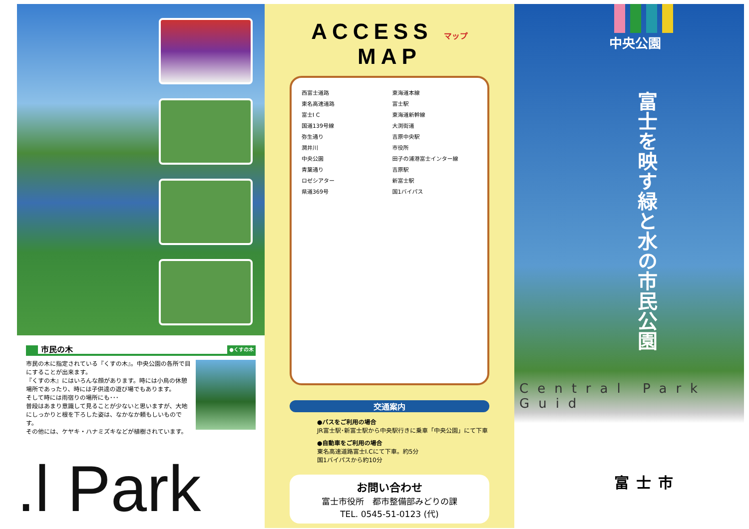市民の木 ●くすの木
市民の木に指定されている『くすの木』。中央公園の各所で目にすることが出来ます。
『くすの木』にはいろんな顔があります。時には小鳥の休憩場所であったり、時には子供達の遊び場でもあります。
そして時には雨宿りの場所にも･･･
普段はあまり意識して見ることが少ないと思いますが、大地にしっかりと根を下ろした姿は、なかなか頼もしいものです。
その他には、ケヤキ・ハナミズキなどが植樹されています。
.l Park
ACCESS マップ MAP
西富士道路
東名高速道路
富士I C
国道139号線
弥生通り
潤井川
中央公園
青葉通り
ロゼシアター
県道369号
東海道本線
富士駅
東海道新幹線
大渕街道
吉原中央駅
市役所
田子の浦港富士インター線
吉原駅
新富士駅
国1バイパス
交通案内
●バスをご利用の場合
JR富士駅･新富士駅から中央駅行きに乗車「中央公園」にて下車
●自動車をご利用の場合
東名高速道路富士I.Cにて下車。約5分
国1バイパスから約10分
お問い合わせ
富士市役所　都市整備部みどりの課
TEL. 0545-51-0123 (代)
中央公園
富士を映す緑と水の市民公園
Central Park Guid
富士市